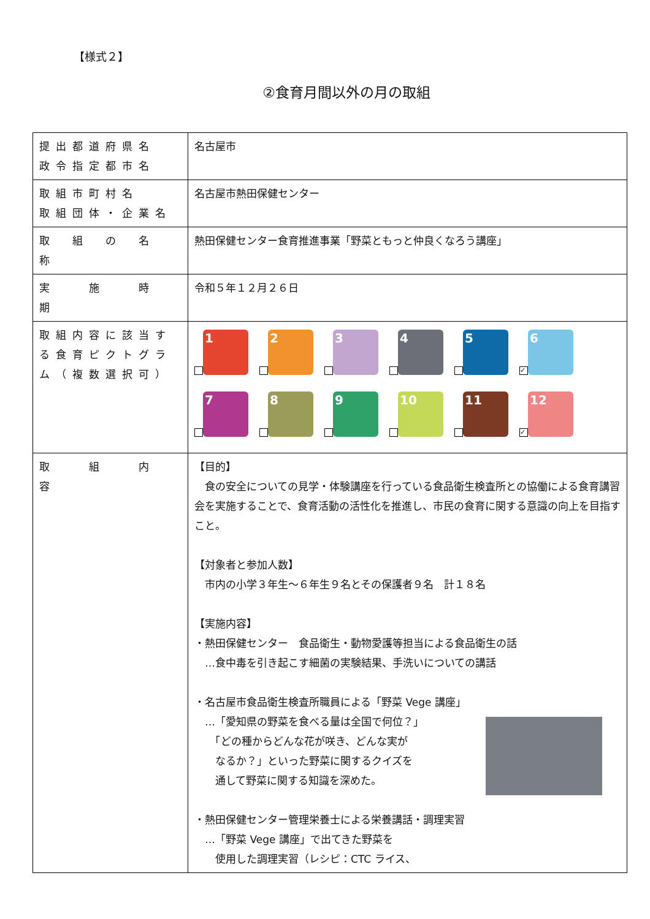【様式２】
②食育月間以外の月の取組
| 提出都道府県名 政令指定都市名 | 名古屋市 |
| 取組市町村名 取組団体・企業名 | 名古屋市熱田保健センター |
| 取 組 の 名 称 | 熱田保健センター食育推進事業「野菜ともっと仲良くなろう講座」 |
| 実 施 時 期 | 令和５年１２月２６日 |
| 取組内容に該当する食育ピクトグラム（複数選択可） | 1 2 3 4 5 ✓ 6 7 8 9 10 11 ✓ 12 |
| 取 組 内 容 | 【目的】 食の安全についての見学・体験講座を行っている食品衛生検査所との協働による食育講習会を実施することで、食育活動の活性化を推進し、市民の食育に関する意識の向上を目指すこと。 【対象者と参加人数】 市内の小学３年生～６年生９名とその保護者９名 計１８名 【実施内容】 ・熱田保健センター 食品衛生・動物愛護等担当による食品衛生の話 …食中毒を引き起こす細菌の実験結果、手洗いについての講話 ・名古屋市食品衛生検査所職員による「野菜 Vege 講座」 …「愛知県の野菜を食べる量は全国で何位？」 「どの種からどんな花が咲き、どんな実が なるか？」といった野菜に関するクイズを 通して野菜に関する知識を深めた。 ・熱田保健センター管理栄養士による栄養講話・調理実習 …「野菜 Vege 講座」で出てきた野菜を 使用した調理実習（レシピ：CTC ライス、 |